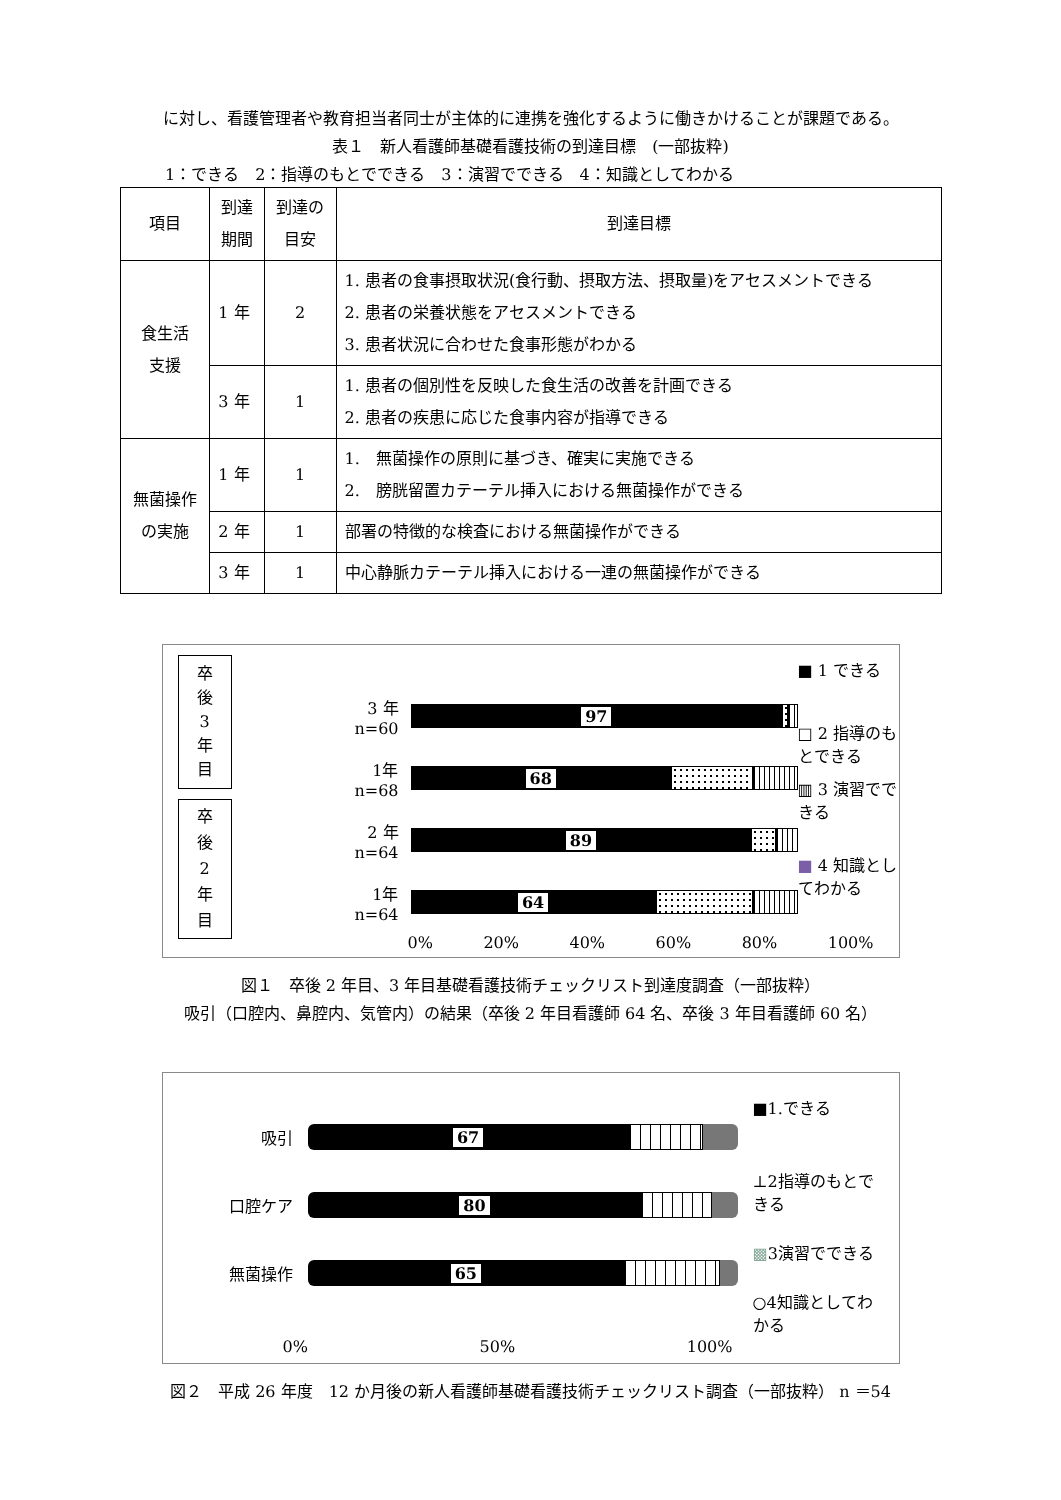に対し、看護管理者や教育担当者同士が主体的に連携を強化するように働きかけることが課題である。
表１　新人看護師基礎看護技術の到達目標　(一部抜粋)
1：できる　2：指導のもとでできる　3：演習でできる　4：知識としてわかる
| 項目 | 到達 期間 | 到達の 目安 | 到達目標 |
| --- | --- | --- | --- |
| 食生活 支援 | 1 年 | 2 | 1. 患者の食事摂取状況(食行動、摂取方法、摂取量)をアセスメントできる 2. 患者の栄養状態をアセスメントできる 3. 患者状況に合わせた食事形態がわかる |
| | 3 年 | 1 | 1. 患者の個別性を反映した食生活の改善を計画できる 2. 患者の疾患に応じた食事内容が指導できる |
| 無菌操作 の実施 | 1 年 | 1 | 1. 無菌操作の原則に基づき、確実に実施できる 2. 膀胱留置カテーテル挿入における無菌操作ができる |
| | 2 年 | 1 | 部署の特徴的な検査における無菌操作ができる |
| | 3 年 | 1 | 中心静脈カテーテル挿入における一連の無菌操作ができる |
卒
後
3
年
目
卒
後
2
年
目
3 年
n=60
97
1年
n=68
68
2 年
n=64
89
1年
n=64
64
0% 20% 40% 60% 80% 100%
■ 1 できる
□ 2 指導のもとできる
▥ 3 演習でできる
■ 4 知識としてわかる
図１　卒後 2 年目、3 年目基礎看護技術チェックリスト到達度調査（一部抜粋）
吸引（口腔内、鼻腔内、気管内）の結果（卒後 2 年目看護師 64 名、卒後 3 年目看護師 60 名）
吸引
67
口腔ケア
80
無菌操作
65
0% 50% 100%
■1.できる
⊥2指導のもとできる
▩3演習でできる
○4知識としてわかる
図２　平成 26 年度　12 か月後の新人看護師基礎看護技術チェックリスト調査（一部抜粋） n ＝54